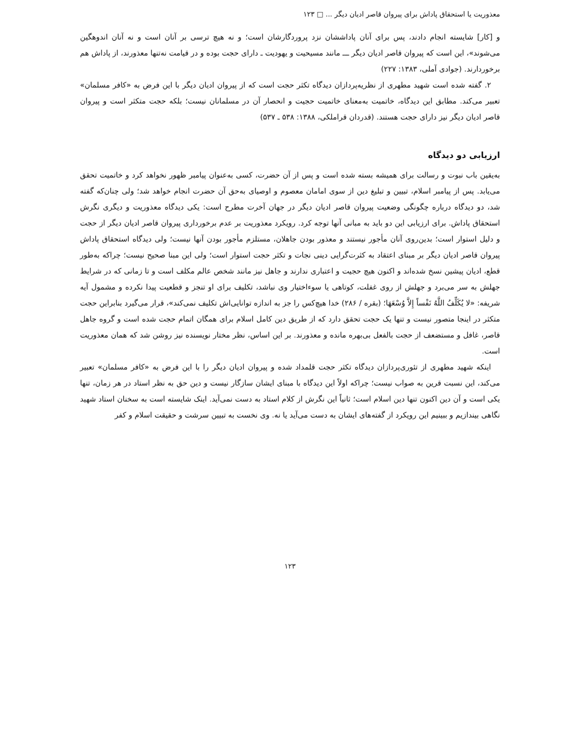معذوریت یا استحقاق پاداش برای پیروان قاصر ادیان دیگر ... □ ۱۲۳
و [کار] شایسته انجام دادند، پس برای آنان پاداششان نزد پروردگارشان است؛ و نه هیچ ترسی بر آنان است و نه آنان اندوهگین می‌شوند»، این است که پیروان قاصر ادیان دیگر ـــ مانند مسیحیت و یهودیت ـ دارای حجت بوده و در قیامت نه‌تنها معذورند، از پاداش هم برخوردارند. (جوادی آملی، ۱۳۸۳: ۲۲۷)
۲. گفته شده است شهید مطهری از نظریه‌پردازان دیدگاه تکثر حجت است که از پیروان ادیان دیگر با این فرض به «کافر مسلمان» تعبیر می‌کند. مطابق این دیدگاه، خاتمیت به‌معنای خاتمیت حجیت و انحصار آن در مسلمانان نیست؛ بلکه حجت متکثر است و پیروان قاصر ادیان دیگر نیز دارای حجت هستند. (قدردان قراملکی، ۱۳۸۸: ۵۳۸ ـ ۵۳۷)
ارزیابی دو دیدگاه
به‌یقین باب نبوت و رسالت برای همیشه بسته شده است و پس از آن حضرت، کسی به‌عنوان پیامبر ظهور نخواهد کرد و خاتمیت تحقق می‌یابد. پس از پیامبر اسلام، تبیین و تبلیغ دین از سوی امامان معصوم و اوصیای به‌حق آن حضرت انجام خواهد شد؛ ولی چنان‌که گفته شد، دو دیدگاه درباره چگونگی وضعیت پیروان قاصر ادیان دیگر در جهان آخرت مطرح است: یکی دیدگاه معذوریت و دیگری نگرش استحقاق پاداش. برای ارزیابی این دو باید به مبانی آنها توجه کرد. رویکرد معذوریت بر عدم برخورداری پیروان قاصر ادیان دیگر از حجت و دلیل استوار است؛ بدین‌روی آنان مأجور نیستند و معذور بودن جاهلان، مستلزم مأجور بودن آنها نیست؛ ولی دیدگاه استحقاق پاداش پیروان قاصر ادیان دیگر بر مبنای اعتقاد به کثرت‌گرایی دینی نجات و تکثر حجت استوار است؛ ولی این مبنا صحیح نیست؛ چراکه به‌طور قطع، ادیان پیشین نسخ شده‌اند و اکنون هیچ حجیت و اعتباری ندارند و جاهل نیز مانند شخص عالم مکلف است و تا زمانی که در شرایط جهلش به سر می‌برد و جهلش از روی غفلت، کوتاهی یا سوءاختیار وی نباشد، تکلیف برای او تنجز و قطعیت پیدا نکرده و مشمول آیه شریفه: «لا یُکَلِّفُ اللَّهُ نَفْساً إِلاَّ وُسْعَهَا؛ (بقره / ۲۸۶) خدا هیچ‌کس را جز به اندازه توانایی‌اش تکلیف نمی‌کند»، قرار می‌گیرد بنابراین حجت متکثر در اینجا متصور نیست و تنها یک حجت تحقق دارد که از طریق دین کامل اسلام برای همگان اتمام حجت شده است و گروه جاهل قاصر، غافل و مستضعف از حجت بالفعل بی‌بهره مانده و معذورند. بر این اساس، نظر مختار نویسنده نیز روشن شد که همان معذوریت است.
اینکه شهید مطهری از تئوری‌پردازان دیدگاه تکثر حجت قلمداد شده و پیروان ادیان دیگر را با این فرض به «کافر مسلمان» تعبیر می‌کند، این نسبت قرین به صواب نیست؛ چراکه اولاً این دیدگاه با مبنای ایشان سازگار نیست و دین حق به نظر استاد در هر زمان، تنها یکی است و آن دین اکنون تنها دین اسلام است؛ ثانیاً این نگرش از کلام استاد به دست نمی‌آید. اینک شایسته است به سخنان استاد شهید نگاهی بیندازیم و ببینیم این رویکرد از گفته‌های ایشان به دست می‌آید یا نه. وی نخست به تبیین سرشت و حقیقت اسلام و کفر
۱۲۳